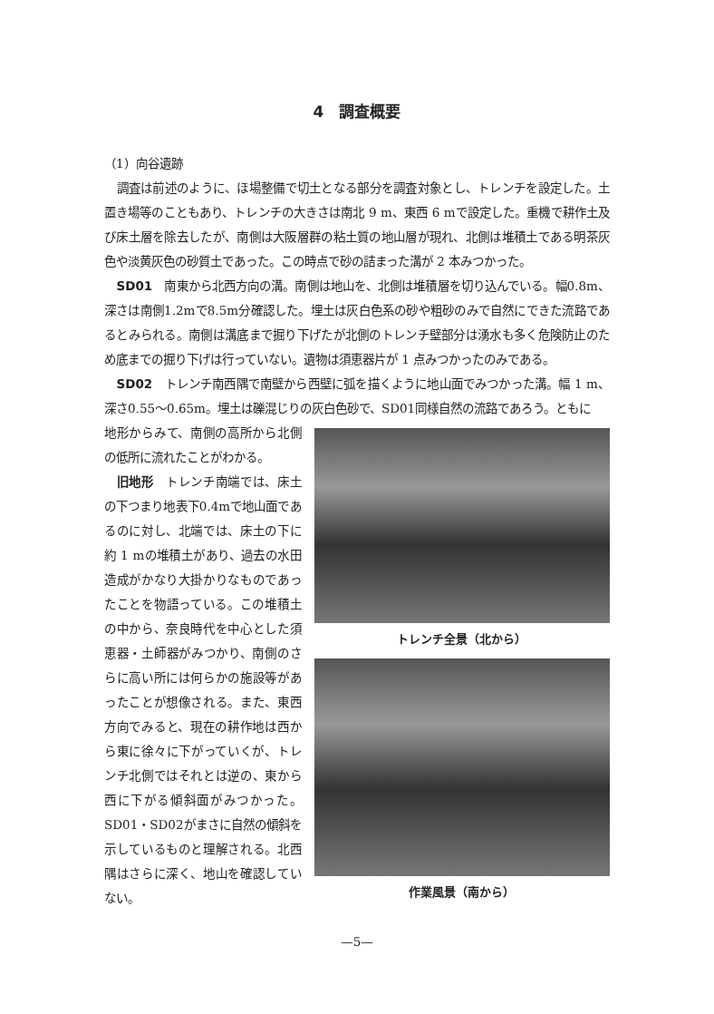4　調査概要
（1）向谷遺跡
調査は前述のように、ほ場整備で切土となる部分を調査対象とし、トレンチを設定した。土置き場等のこともあり、トレンチの大きさは南北 9 m、東西 6 mで設定した。重機で耕作土及び床土層を除去したが、南側は大阪層群の粘土質の地山層が現れ、北側は堆積土である明茶灰色や淡黄灰色の砂質土であった。この時点で砂の詰まった溝が 2 本みつかった。
SD01　南東から北西方向の溝。南側は地山を、北側は堆積層を切り込んでいる。幅0.8m、深さは南側1.2mで8.5m分確認した。埋土は灰白色系の砂や粗砂のみで自然にできた流路であるとみられる。南側は溝底まで掘り下げたが北側のトレンチ壁部分は湧水も多く危険防止のため底までの掘り下げは行っていない。遺物は須恵器片が 1 点みつかったのみである。
SD02　トレンチ南西隅で南壁から西壁に弧を描くように地山面でみつかった溝。幅 1 m、深さ0.55～0.65m。埋土は礫混じりの灰白色砂で、SD01同様自然の流路であろう。ともに
地形からみて、南側の高所から北側の低所に流れたことがわかる。
旧地形　トレンチ南端では、床土の下つまり地表下0.4mで地山面であるのに対し、北端では、床土の下に約 1 mの堆積土があり、過去の水田造成がかなり大掛かりなものであったことを物語っている。この堆積土の中から、奈良時代を中心とした須恵器・土師器がみつかり、南側のさらに高い所には何らかの施設等があったことが想像される。また、東西方向でみると、現在の耕作地は西から東に徐々に下がっていくが、トレンチ北側ではそれとは逆の、東から西に下がる傾斜面がみつかった。SD01・SD02がまさに自然の傾斜を示しているものと理解される。北西隅はさらに深く、地山を確認していない。
トレンチ全景（北から）
作業風景（南から）
—5—